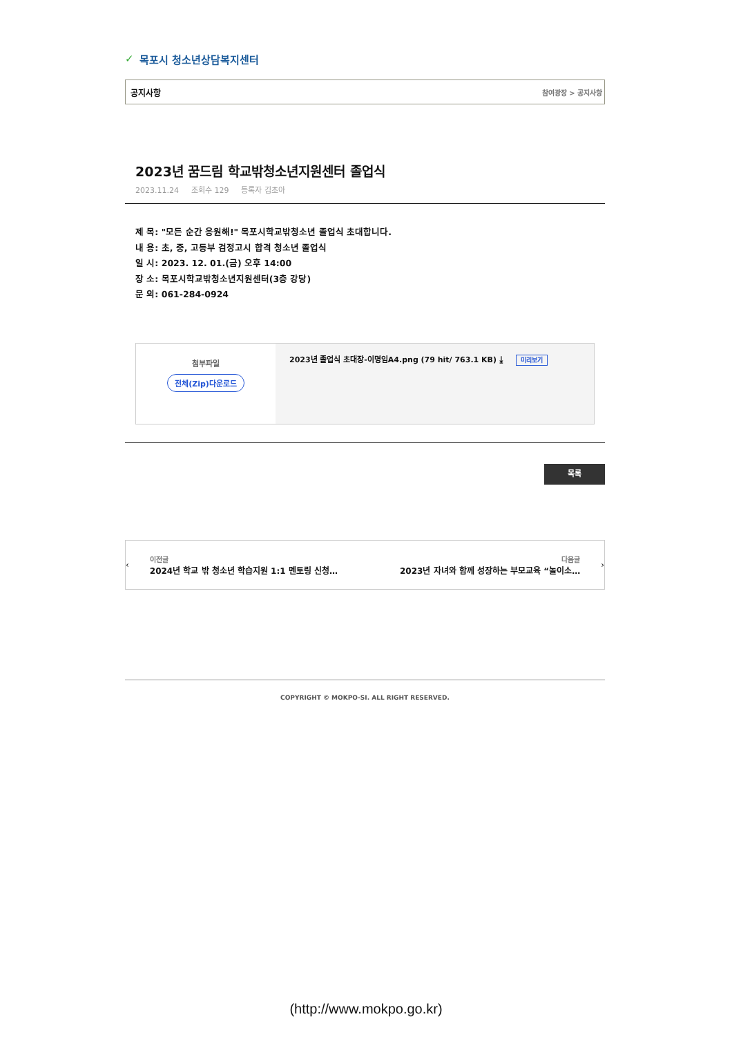✓ 목포시 청소년상담복지센터
공지사항 참여광장 > 공지사항
2023년 꿈드림 학교밖청소년지원센터 졸업식
2023.11.24 조회수 129 등록자 김초아
제 목: "모든 순간 응원해!" 목포시학교밖청소년 졸업식 초대합니다.
내 용: 초, 중, 고등부 검정고시 합격 청소년 졸업식
일 시: 2023. 12. 01.(금) 오후 14:00
장 소: 목포시학교밖청소년지원센터(3층 강당)
문 의: 061-284-0924
| 첨부파일 전체(Zip)다운로드 | 2023년 졸업식 초대장-이명임A4.png (79 hit/ 763.1 KB) ⤓ 미리보기 |
목록
‹
이전글
2024년 학교 밖 청소년 학습지원 1:1 멘토링 신청…
다음글
2023년 자녀와 함께 성장하는 부모교육 “놀이소…
›
COPYRIGHT © MOKPO-SI. ALL RIGHT RESERVED.
(http://www.mokpo.go.kr)